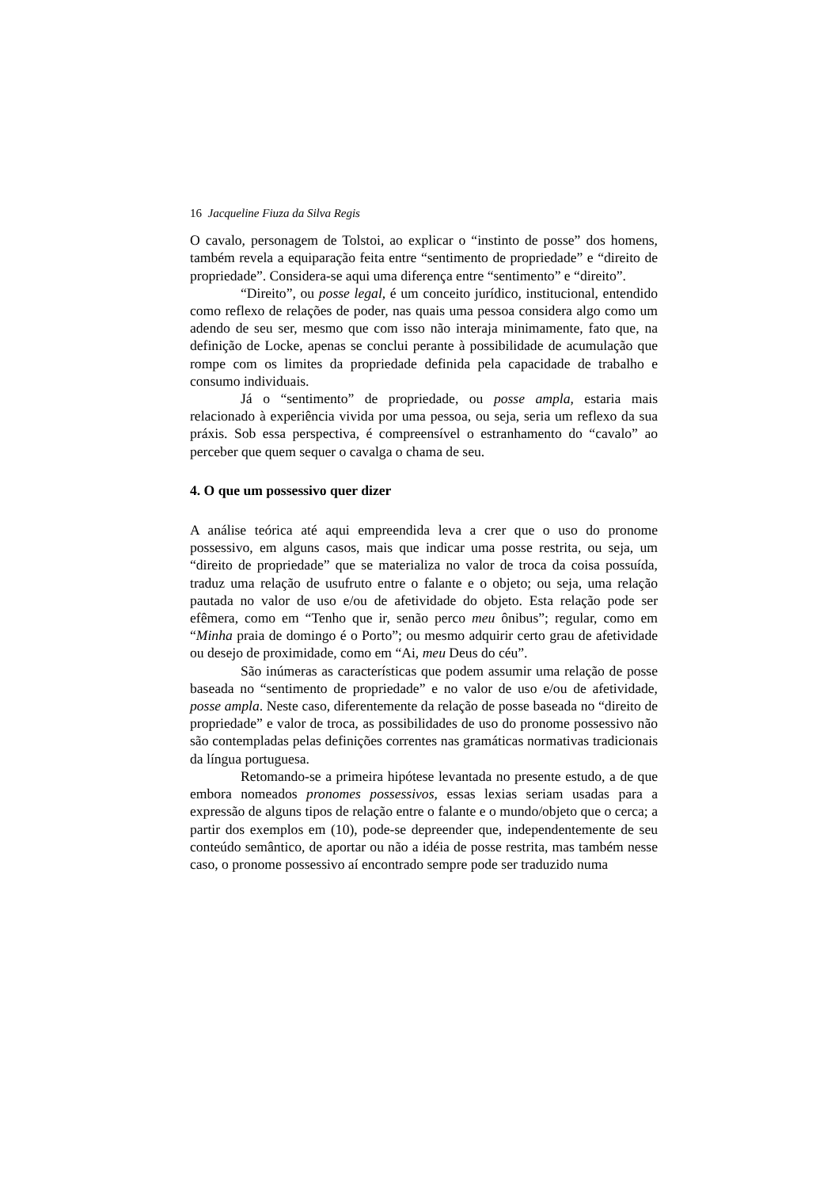16 Jacqueline Fiuza da Silva Regis
O cavalo, personagem de Tolstoi, ao explicar o “instinto de posse” dos homens, também revela a equiparação feita entre “sentimento de propriedade” e “direito de propriedade”. Considera-se aqui uma diferença entre “sentimento” e “direito”.
“Direito”, ou posse legal, é um conceito jurídico, institucional, entendido como reflexo de relações de poder, nas quais uma pessoa considera algo como um adendo de seu ser, mesmo que com isso não interaja minimamente, fato que, na definição de Locke, apenas se conclui perante à possibilidade de acumulação que rompe com os limites da propriedade definida pela capacidade de trabalho e consumo individuais.
Já o “sentimento” de propriedade, ou posse ampla, estaria mais relacionado à experiência vivida por uma pessoa, ou seja, seria um reflexo da sua práxis. Sob essa perspectiva, é compreensível o estranhamento do “cavalo” ao perceber que quem sequer o cavalga o chama de seu.
4. O que um possessivo quer dizer
A análise teórica até aqui empreendida leva a crer que o uso do pronome possessivo, em alguns casos, mais que indicar uma posse restrita, ou seja, um “direito de propriedade” que se materializa no valor de troca da coisa possuída, traduz uma relação de usufruto entre o falante e o objeto; ou seja, uma relação pautada no valor de uso e/ou de afetividade do objeto. Esta relação pode ser efêmera, como em “Tenho que ir, senão perco meu ônibus”; regular, como em “Minha praia de domingo é o Porto”; ou mesmo adquirir certo grau de afetividade ou desejo de proximidade, como em “Ai, meu Deus do céu”.
São inúmeras as características que podem assumir uma relação de posse baseada no “sentimento de propriedade” e no valor de uso e/ou de afetividade, posse ampla. Neste caso, diferentemente da relação de posse baseada no “direito de propriedade” e valor de troca, as possibilidades de uso do pronome possessivo não são contempladas pelas definições correntes nas gramáticas normativas tradicionais da língua portuguesa.
Retomando-se a primeira hipótese levantada no presente estudo, a de que embora nomeados pronomes possessivos, essas lexias seriam usadas para a expressão de alguns tipos de relação entre o falante e o mundo/objeto que o cerca; a partir dos exemplos em (10), pode-se depreender que, independentemente de seu conteúdo semântico, de aportar ou não a idéia de posse restrita, mas também nesse caso, o pronome possessivo aí encontrado sempre pode ser traduzido numa